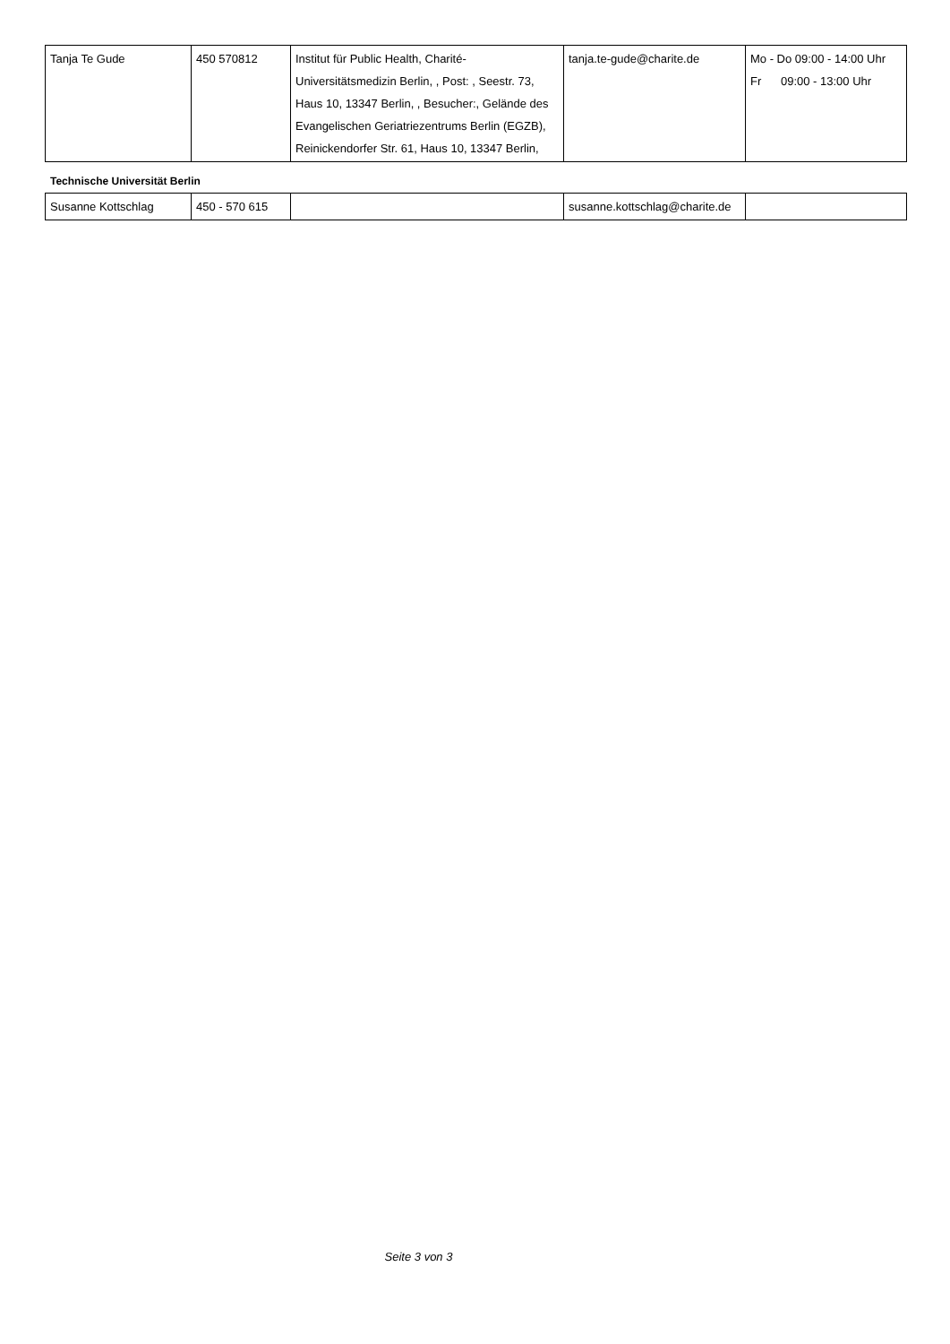| Tanja Te Gude | 450 570812 | Institut für Public Health, Charité-Universitätsmedizin Berlin, , Post: , Seestr. 73, Haus 10, 13347 Berlin, , Besucher:, Gelände des Evangelischen Geriatriezentrums Berlin (EGZB), Reinickendorfer Str. 61, Haus 10, 13347 Berlin, | tanja.te-gude@charite.de | Mo - Do 09:00 - 14:00 Uhr Fr 09:00 - 13:00 Uhr |
Technische Universität Berlin
| Susanne Kottschlag | 450 - 570 615 | | susanne.kottschlag@charite.de | |
Seite 3 von 3